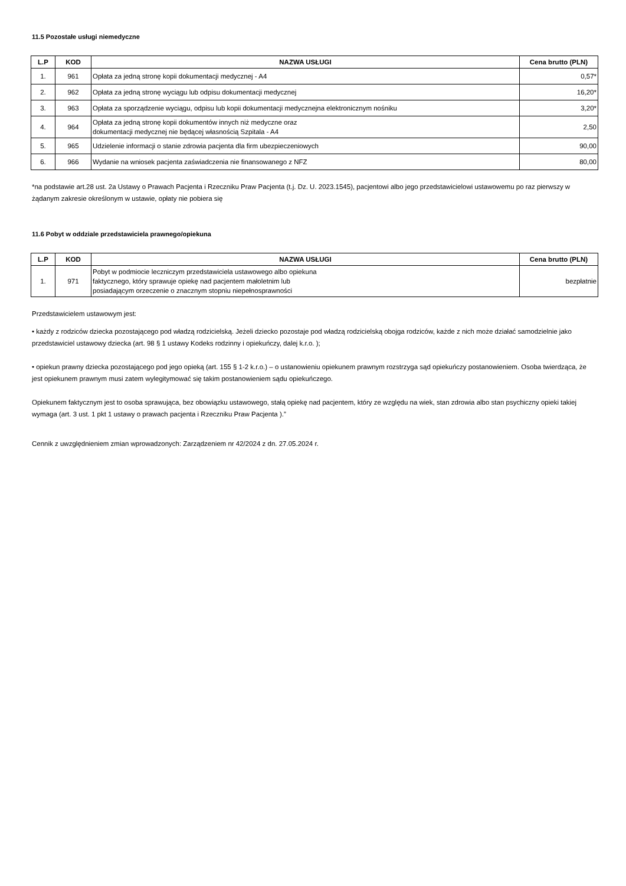11.5 Pozostałe usługi niemedyczne
| L.P | KOD | NAZWA USŁUGI | Cena brutto (PLN) |
| --- | --- | --- | --- |
| 1. | 961 | Opłata za jedną stronę kopii dokumentacji medycznej - A4 | 0,57* |
| 2. | 962 | Opłata za jedną stronę wyciągu lub odpisu dokumentacji medycznej | 16,20* |
| 3. | 963 | Opłata za sporządzenie wyciągu, odpisu lub kopii dokumentacji medycznejna elektronicznym nośniku | 3,20* |
| 4. | 964 | Opłata za jedną stronę kopii dokumentów innych niż medyczne oraz dokumentacji medycznej nie będącej własnością Szpitala - A4 | 2,50 |
| 5. | 965 | Udzielenie informacji o stanie zdrowia pacjenta dla firm ubezpieczeniowych | 90,00 |
| 6. | 966 | Wydanie na wniosek pacjenta zaświadczenia nie finansowanego z NFZ | 80,00 |
*na podstawie art.28 ust. 2a Ustawy o Prawach Pacjenta i Rzeczniku Praw Pacjenta (t.j. Dz. U. 2023.1545), pacjentowi albo jego przedstawicielowi ustawowemu po raz pierwszy w żądanym zakresie określonym w ustawie, opłaty nie pobiera się
11.6 Pobyt w oddziale przedstawiciela prawnego/opiekuna
| L.P | KOD | NAZWA USŁUGI | Cena brutto (PLN) |
| --- | --- | --- | --- |
| 1. | 971 | Pobyt w podmiocie leczniczym przedstawiciela ustawowego albo opiekuna faktycznego, który sprawuje opiekę nad pacjentem małoletnim lub posiadającym orzeczenie o znacznym stopniu niepełnosprawności | bezpłatnie |
Przedstawicielem ustawowym jest:
• każdy z rodziców dziecka pozostającego pod władzą rodzicielską. Jeżeli dziecko pozostaje pod władzą rodzicielską obojga rodziców, każde z nich może działać samodzielnie jako przedstawiciel ustawowy dziecka (art. 98 § 1 ustawy Kodeks rodzinny i opiekuńczy, dalej k.r.o. );
• opiekun prawny dziecka pozostającego pod jego opieką (art. 155 § 1-2 k.r.o.) – o ustanowieniu opiekunem prawnym rozstrzyga sąd opiekuńczy postanowieniem. Osoba twierdząca, że jest opiekunem prawnym musi zatem wylegitymować się takim postanowieniem sądu opiekuńczego.
Opiekunem faktycznym jest to osoba sprawująca, bez obowiązku ustawowego, stałą opiekę nad pacjentem, który ze względu na wiek, stan zdrowia albo stan psychiczny opieki takiej wymaga (art. 3 ust. 1 pkt 1 ustawy o prawach pacjenta i Rzeczniku Praw Pacjenta ).”
Cennik z uwzględnieniem zmian wprowadzonych: Zarządzeniem nr 42/2024 z dn. 27.05.2024 r.